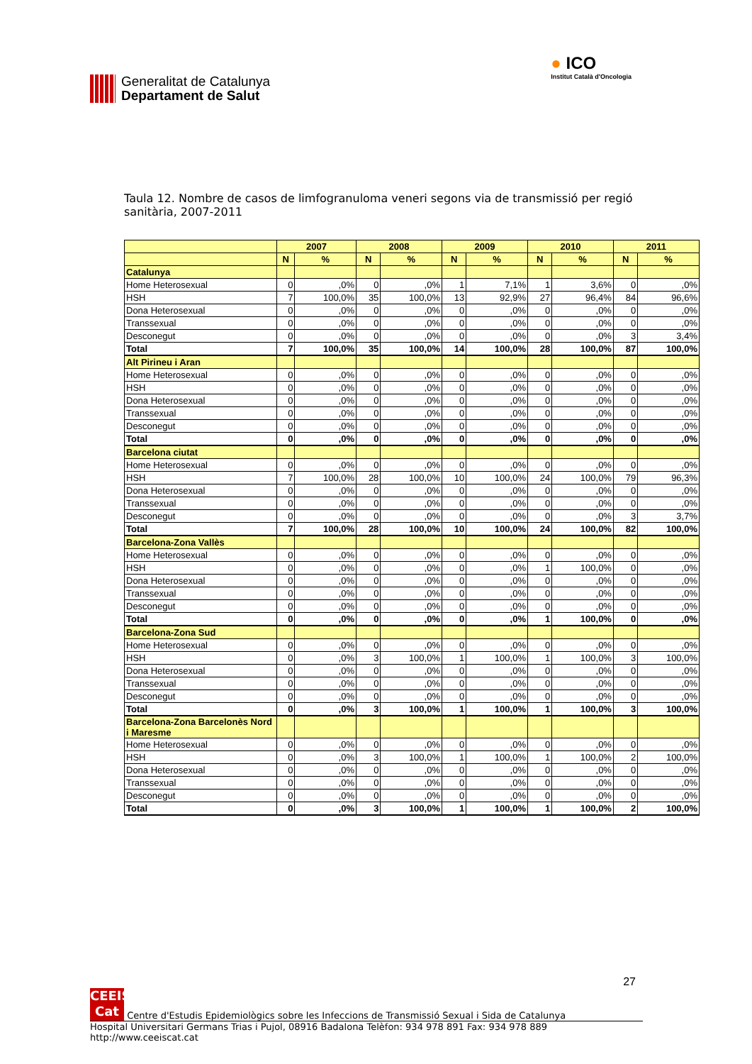Generalitat de Catalunya
Departament de Salut
● ICO
Institut Català d'Oncologia
Taula 12. Nombre de casos de limfogranuloma veneri segons via de transmissió per regió sanitària, 2007-2011
| | 2007 | | 2008 | | 2009 | | 2010 | | 2011 | |
| --- | --- | --- | --- | --- | --- | --- | --- | --- | --- | --- |
| | N | % | N | % | N | % | N | % | N | % |
| Catalunya | | | | | | | | | | |
| Home Heterosexual | 0 | ,0% | 0 | ,0% | 1 | 7,1% | 1 | 3,6% | 0 | ,0% |
| HSH | 7 | 100,0% | 35 | 100,0% | 13 | 92,9% | 27 | 96,4% | 84 | 96,6% |
| Dona Heterosexual | 0 | ,0% | 0 | ,0% | 0 | ,0% | 0 | ,0% | 0 | ,0% |
| Transsexual | 0 | ,0% | 0 | ,0% | 0 | ,0% | 0 | ,0% | 0 | ,0% |
| Desconegut | 0 | ,0% | 0 | ,0% | 0 | ,0% | 0 | ,0% | 3 | 3,4% |
| Total | 7 | 100,0% | 35 | 100,0% | 14 | 100,0% | 28 | 100,0% | 87 | 100,0% |
| Alt Pirineu i Aran | | | | | | | | | | |
| Home Heterosexual | 0 | ,0% | 0 | ,0% | 0 | ,0% | 0 | ,0% | 0 | ,0% |
| HSH | 0 | ,0% | 0 | ,0% | 0 | ,0% | 0 | ,0% | 0 | ,0% |
| Dona Heterosexual | 0 | ,0% | 0 | ,0% | 0 | ,0% | 0 | ,0% | 0 | ,0% |
| Transsexual | 0 | ,0% | 0 | ,0% | 0 | ,0% | 0 | ,0% | 0 | ,0% |
| Desconegut | 0 | ,0% | 0 | ,0% | 0 | ,0% | 0 | ,0% | 0 | ,0% |
| Total | 0 | ,0% | 0 | ,0% | 0 | ,0% | 0 | ,0% | 0 | ,0% |
| Barcelona ciutat | | | | | | | | | | |
| Home Heterosexual | 0 | ,0% | 0 | ,0% | 0 | ,0% | 0 | ,0% | 0 | ,0% |
| HSH | 7 | 100,0% | 28 | 100,0% | 10 | 100,0% | 24 | 100,0% | 79 | 96,3% |
| Dona Heterosexual | 0 | ,0% | 0 | ,0% | 0 | ,0% | 0 | ,0% | 0 | ,0% |
| Transsexual | 0 | ,0% | 0 | ,0% | 0 | ,0% | 0 | ,0% | 0 | ,0% |
| Desconegut | 0 | ,0% | 0 | ,0% | 0 | ,0% | 0 | ,0% | 3 | 3,7% |
| Total | 7 | 100,0% | 28 | 100,0% | 10 | 100,0% | 24 | 100,0% | 82 | 100,0% |
| Barcelona-Zona Vallès | | | | | | | | | | |
| Home Heterosexual | 0 | ,0% | 0 | ,0% | 0 | ,0% | 0 | ,0% | 0 | ,0% |
| HSH | 0 | ,0% | 0 | ,0% | 0 | ,0% | 1 | 100,0% | 0 | ,0% |
| Dona Heterosexual | 0 | ,0% | 0 | ,0% | 0 | ,0% | 0 | ,0% | 0 | ,0% |
| Transsexual | 0 | ,0% | 0 | ,0% | 0 | ,0% | 0 | ,0% | 0 | ,0% |
| Desconegut | 0 | ,0% | 0 | ,0% | 0 | ,0% | 0 | ,0% | 0 | ,0% |
| Total | 0 | ,0% | 0 | ,0% | 0 | ,0% | 1 | 100,0% | 0 | ,0% |
| Barcelona-Zona Sud | | | | | | | | | | |
| Home Heterosexual | 0 | ,0% | 0 | ,0% | 0 | ,0% | 0 | ,0% | 0 | ,0% |
| HSH | 0 | ,0% | 3 | 100,0% | 1 | 100,0% | 1 | 100,0% | 3 | 100,0% |
| Dona Heterosexual | 0 | ,0% | 0 | ,0% | 0 | ,0% | 0 | ,0% | 0 | ,0% |
| Transsexual | 0 | ,0% | 0 | ,0% | 0 | ,0% | 0 | ,0% | 0 | ,0% |
| Desconegut | 0 | ,0% | 0 | ,0% | 0 | ,0% | 0 | ,0% | 0 | ,0% |
| Total | 0 | ,0% | 3 | 100,0% | 1 | 100,0% | 1 | 100,0% | 3 | 100,0% |
| Barcelona-Zona Barcelonès Nord i Maresme | | | | | | | | | | |
| Home Heterosexual | 0 | ,0% | 0 | ,0% | 0 | ,0% | 0 | ,0% | 0 | ,0% |
| HSH | 0 | ,0% | 3 | 100,0% | 1 | 100,0% | 1 | 100,0% | 2 | 100,0% |
| Dona Heterosexual | 0 | ,0% | 0 | ,0% | 0 | ,0% | 0 | ,0% | 0 | ,0% |
| Transsexual | 0 | ,0% | 0 | ,0% | 0 | ,0% | 0 | ,0% | 0 | ,0% |
| Desconegut | 0 | ,0% | 0 | ,0% | 0 | ,0% | 0 | ,0% | 0 | ,0% |
| Total | 0 | ,0% | 3 | 100,0% | 1 | 100,0% | 1 | 100,0% | 2 | 100,0% |
27
CEEIS Cat Centre d'Estudis Epidemiològics sobre les Infeccions de Transmissió Sexual i Sida de Catalunya
Hospital Universitari Germans Trias i Pujol, 08916 Badalona Telèfon: 934 978 891 Fax: 934 978 889 http://www.ceeiscat.cat